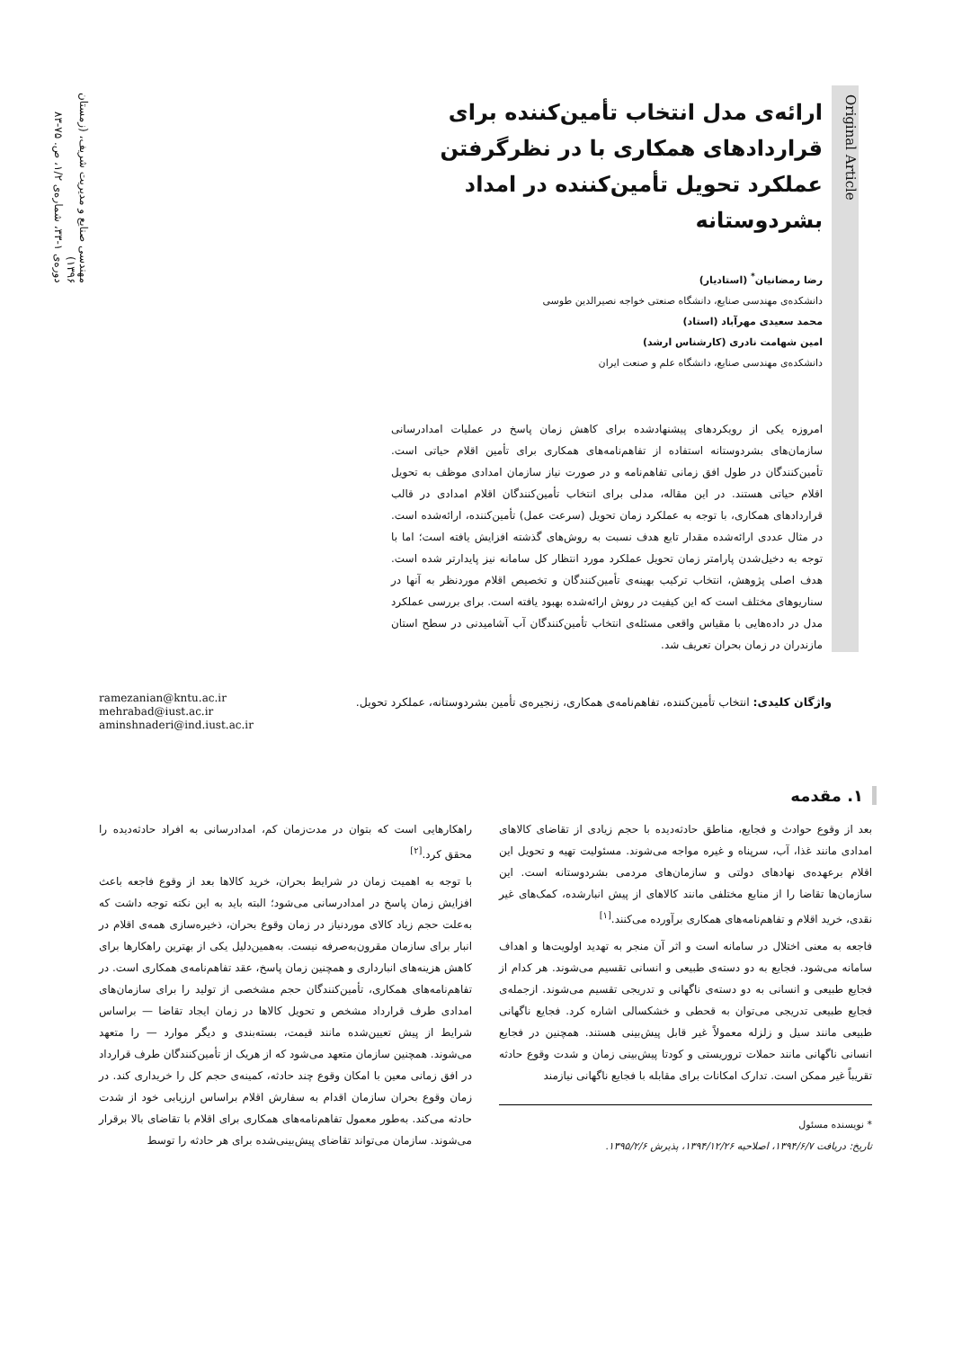Original Article
ارائه‌ی مدل انتخاب تأمین‌کننده برای قراردادهای همکاری با در نظرگرفتن عملکرد تحویل تأمین‌کننده در امداد بشردوستانه
رضا رمضانیان<sup>*</sup> (استادیار)
دانشکده‌ی مهندسی صنایع، دانشگاه صنعتی خواجه نصیرالدین طوسی
محمد سعیدی مهرآباد (استاد)
امین شهامت نادری (کارشناس ارشد)
دانشکده‌ی مهندسی صنایع، دانشگاه علم و صنعت ایران
امروزه یکی از رویکردهای پیشنهادشده برای کاهش زمان پاسخ در عملیات امدادرسانی سازمان‌های بشردوستانه استفاده از تفاهم‌نامه‌های همکاری برای تأمین اقلام حیاتی است. تأمین‌کنندگان در طول افق زمانی تفاهم‌نامه و در صورت نیاز سازمان امدادی موظف به تحویل اقلام حیاتی هستند. در این مقاله، مدلی برای انتخاب تأمین‌کنندگان اقلام امدادی در قالب قراردادهای همکاری، با توجه به عملکرد زمان تحویل (سرعت عمل) تأمین‌کننده، ارائه‌شده است. در مثال عددی ارائه‌شده مقدار تابع هدف نسبت به روش‌های گذشته افزایش یافته است؛ اما با توجه به دخیل‌شدن پارامتر زمان تحویل عملکرد مورد انتظار کل سامانه نیز پایدارتر شده است. هدف اصلی پژوهش، انتخاب ترکیب بهینه‌ی تأمین‌کنندگان و تخصیص اقلام موردنظر به آنها در سناریوهای مختلف است که این کیفیت در روش ارائه‌شده بهبود یافته است. برای بررسی عملکرد مدل در داده‌هایی با مقیاس واقعی مسئله‌ی انتخاب تأمین‌کنندگان آب آشامیدنی در سطح استان مازندران در زمان بحران تعریف شد.
مهندسی صنایع و مدیریت شریف، (زمستان ۱۳۹۶)
دوره‌ی ۱-۳۳، شماره‌ی ۱/۲، ص. ۷۵-۸۳
واژگان کلیدی: انتخاب تأمین‌کننده، تفاهم‌نامه‌ی همکاری، زنجیره‌ی تأمین بشردوستانه، عملکرد تحویل.
ramezanian@kntu.ac.ir
mehrabad@iust.ac.ir
aminshnaderi@ind.iust.ac.ir
۱. مقدمه
بعد از وقوع حوادث و فجایع، مناطق حادثه‌دیده با حجم زیادی از تقاضای کالاهای امدادی مانند غذا، آب، سرپناه و غیره مواجه می‌شوند. مسئولیت تهیه و تحویل این اقلام برعهده‌ی نهادهای دولتی و سازمان‌های مردمی بشردوستانه است. این سازمان‌ها تقاضا را از منابع مختلفی مانند کالاهای از پیش انبارشده، کمک‌های غیر نقدی، خرید اقلام و تفاهم‌نامه‌های همکاری برآورده می‌کنند.<sup>[۱]</sup>
فاجعه به معنی اختلال در سامانه است و اثر آن منجر به تهدید اولویت‌ها و اهداف سامانه می‌شود. فجایع به دو دسته‌ی طبیعی و انسانی تقسیم می‌شوند. هر کدام از فجایع طبیعی و انسانی به دو دسته‌ی ناگهانی و تدریجی تقسیم می‌شوند. ازجمله‌ی فجایع طبیعی تدریجی می‌توان به قحطی و خشکسالی اشاره کرد. فجایع ناگهانی طبیعی مانند سیل و زلزله معمولاً غیر قابل پیش‌بینی هستند. همچنین در فجایع انسانی ناگهانی مانند حملات تروریستی و کودتا پیش‌بینی زمان و شدت وقوع حادثه تقریباً غیر ممکن است. تدارک امکانات برای مقابله با فجایع ناگهانی نیازمند
* نویسنده مسئول
تاریخ: دریافت ۱۳۹۴/۶/۷، اصلاحیه ۱۳۹۴/۱۲/۲۶، پذیرش ۱۳۹۵/۲/۶.
راهکارهایی است که بتوان در مدت‌زمان کم، امدادرسانی به افراد حادثه‌دیده را محقق کرد.<sup>[۲]</sup>
با توجه به اهمیت زمان در شرایط بحران، خرید کالاها بعد از وقوع فاجعه باعث افزایش زمان پاسخ در امدادرسانی می‌شود؛ البته باید به این نکته توجه داشت که به‌علت حجم زیاد کالای موردنیاز در زمان وقوع بحران، ذخیره‌سازی همه‌ی اقلام در انبار برای سازمان مقرون‌به‌صرفه نیست. به‌همین‌دلیل یکی از بهترین راهکارها برای کاهش هزینه‌های انبارداری و همچنین زمان پاسخ، عقد تفاهم‌نامه‌ی همکاری است. در تفاهم‌نامه‌های همکاری، تأمین‌کنندگان حجم مشخصی از تولید را برای سازمان‌های امدادی طرف قرارداد مشخص و تحویل کالاها در زمان ایجاد تقاضا — براساس شرایط از پیش تعیین‌شده مانند قیمت، بسته‌بندی و دیگر موارد — را متعهد می‌شوند. همچنین سازمان متعهد می‌شود که از هریک از تأمین‌کنندگان طرف قرارداد در افق زمانی معین با امکان وقوع چند حادثه، کمینه‌ی حجم کل را خریداری کند. در زمان وقوع بحران سازمان اقدام به سفارش اقلام براساس ارزیابی خود از شدت حادثه می‌کند. به‌طور معمول تفاهم‌نامه‌های همکاری برای اقلام با تقاضای بالا برقرار می‌شوند. سازمان می‌تواند تقاضای پیش‌بینی‌شده برای هر حادثه را توسط